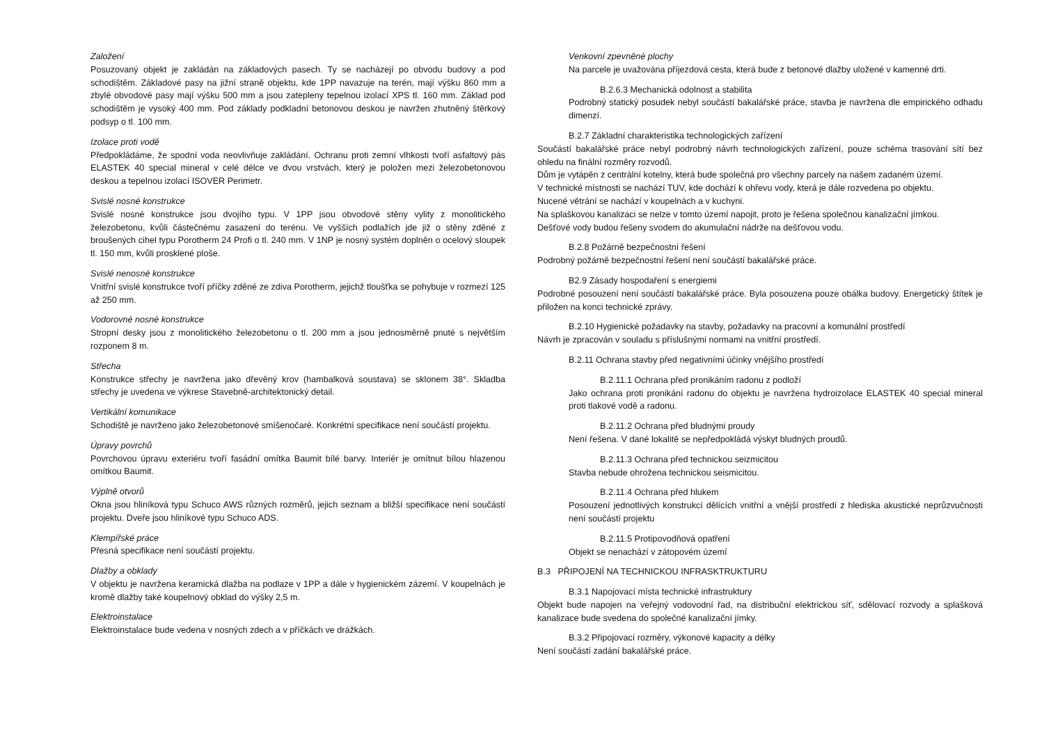Založení
Posuzovaný objekt je zakládán na základových pasech. Ty se nacházejí po obvodu budovy a pod schodištěm. Základové pasy na jižní straně objektu, kde 1PP navazuje na terén, mají výšku 860 mm a zbylé obvodové pasy mají výšku 500 mm a jsou zatepleny tepelnou izolací XPS tl. 160 mm. Základ pod schodištěm je vysoký 400 mm. Pod základy podkladní betonovou deskou je navržen zhutněný štěrkový podsyp o tl. 100 mm.
Izolace proti vodě
Předpokládáme, že spodní voda neovlivňuje zakládání. Ochranu proti zemní vlhkosti tvoří asfaltový pás ELASTEK 40 special mineral v celé délce ve dvou vrstvách, který je položen mezi železobetonovou deskou a tepelnou izolací ISOVER Perimetr.
Svislé nosné konstrukce
Svislé nosné konstrukce jsou dvojího typu. V 1PP jsou obvodové stěny vylity z monolitického železobetonu, kvůli částečnému zasazení do terénu. Ve vyšších podlažích jde již o stěny zděné z broušených cihel typu Porotherm 24 Profi o tl. 240 mm. V 1NP je nosný systém doplněn o ocelový sloupek tl. 150 mm, kvůli prosklené ploše.
Svislé nenosné konstrukce
Vnitřní svislé konstrukce tvoří příčky zděné ze zdiva Porotherm, jejichž tloušťka se pohybuje v rozmezí 125 až 250 mm.
Vodorovné nosné konstrukce
Stropní desky jsou z monolitického železobetonu o tl. 200 mm a jsou jednosměrně pnuté s největším rozponem 8 m.
Střecha
Konstrukce střechy je navržena jako dřevěný krov (hambalková soustava) se sklonem 38°. Skladba střechy je uvedena ve výkrese Stavebně-architektonický detail.
Vertikální komunikace
Schodiště je navrženo jako železobetonové smíšenočaré. Konkrétní specifikace není součástí projektu.
Úpravy povrchů
Povrchovou úpravu exteriéru tvoří fasádní omítka Baumit bílé barvy. Interiér je omítnut bílou hlazenou omítkou Baumit.
Výplně otvorů
Okna jsou hliníková typu Schuco AWS různých rozměrů, jejich seznam a bližší specifikace není součástí projektu. Dveře jsou hliníkové typu Schuco ADS.
Klempířské práce
Přesná specifikace není součástí projektu.
Dlažby a obklady
V objektu je navržena keramická dlažba na podlaze v 1PP a dále v hygienickém zázemí. V koupelnách je kromě dlažby také koupelnový obklad do výšky 2,5 m.
Elektroinstalace
Elektroinstalace bude vedena v nosných zdech a v příčkách ve drážkách.
Venkovní zpevněné plochy
Na parcele je uvažována příjezdová cesta, která bude z betonové dlažby uložené v kamenné drti.
B.2.6.3 Mechanická odolnost a stabilita
Podrobný statický posudek nebyl součástí bakalářské práce, stavba je navržena dle empirického odhadu dimenzí.
B.2.7 Základní charakteristika technologických zařízení
Součástí bakalářské práce nebyl podrobný návrh technologických zařízení, pouze schéma trasování sítí bez ohledu na finální rozměry rozvodů.
Dům je vytápěn z centrální kotelny, která bude společná pro všechny parcely na našem zadaném území.
V technické místnosti se nachází TUV, kde dochází k ohřevu vody, která je dále rozvedena po objektu.
Nucené větrání se nachází v koupelnách a v kuchyni.
Na splaškovou kanalizaci se nelze v tomto území napojit, proto je řešena společnou kanalizační jímkou.
Dešťové vody budou řešeny svodem do akumulační nádrže na dešťovou vodu.
B.2.8 Požárně bezpečnostní řešení
Podrobný požárně bezpečnostní řešení není součástí bakalářské práce.
B2.9 Zásady hospodaření s energiemi
Podrobné posouzení není součástí bakalářské práce. Byla posouzena pouze obálka budovy. Energetický štítek je přiložen na konci technické zprávy.
B.2.10 Hygienické požadavky na stavby, požadavky na pracovní a komunální prostředí
Návrh je zpracován v souladu s příslušnými normami na vnitřní prostředí.
B.2.11 Ochrana stavby před negativními účinky vnějšího prostředí
B.2.11.1 Ochrana před pronikáním radonu z podloží
Jako ochrana proti pronikání radonu do objektu je navržena hydroizolace ELASTEK 40 special mineral proti tlakové vodě a radonu.
B.2.11.2 Ochrana před bludnými proudy
Není řešena. V dané lokalitě se nepředpokládá výskyt bludných proudů.
B.2.11.3 Ochrana před technickou seizmicitou
Stavba nebude ohrožena technickou seismicitou.
B.2.11.4 Ochrana před hlukem
Posouzení jednotlivých konstrukcí dělících vnitřní a vnější prostředí z hlediska akustické neprůzvučnosti není součástí projektu
B.2.11.5 Protipovodňová opatření
Objekt se nenachází v zátopovém území
B.3 PŘIPOJENÍ NA TECHNICKOU INFRASKTRUKTURU
B.3.1 Napojovací místa technické infrastruktury
Objekt bude napojen na veřejný vodovodní řad, na distribuční elektrickou síť, sdělovací rozvody a splašková kanalizace bude svedena do společné kanalizační jímky.
B.3.2 Připojovací rozměry, výkonové kapacity a délky
Není součástí zadání bakalářské práce.